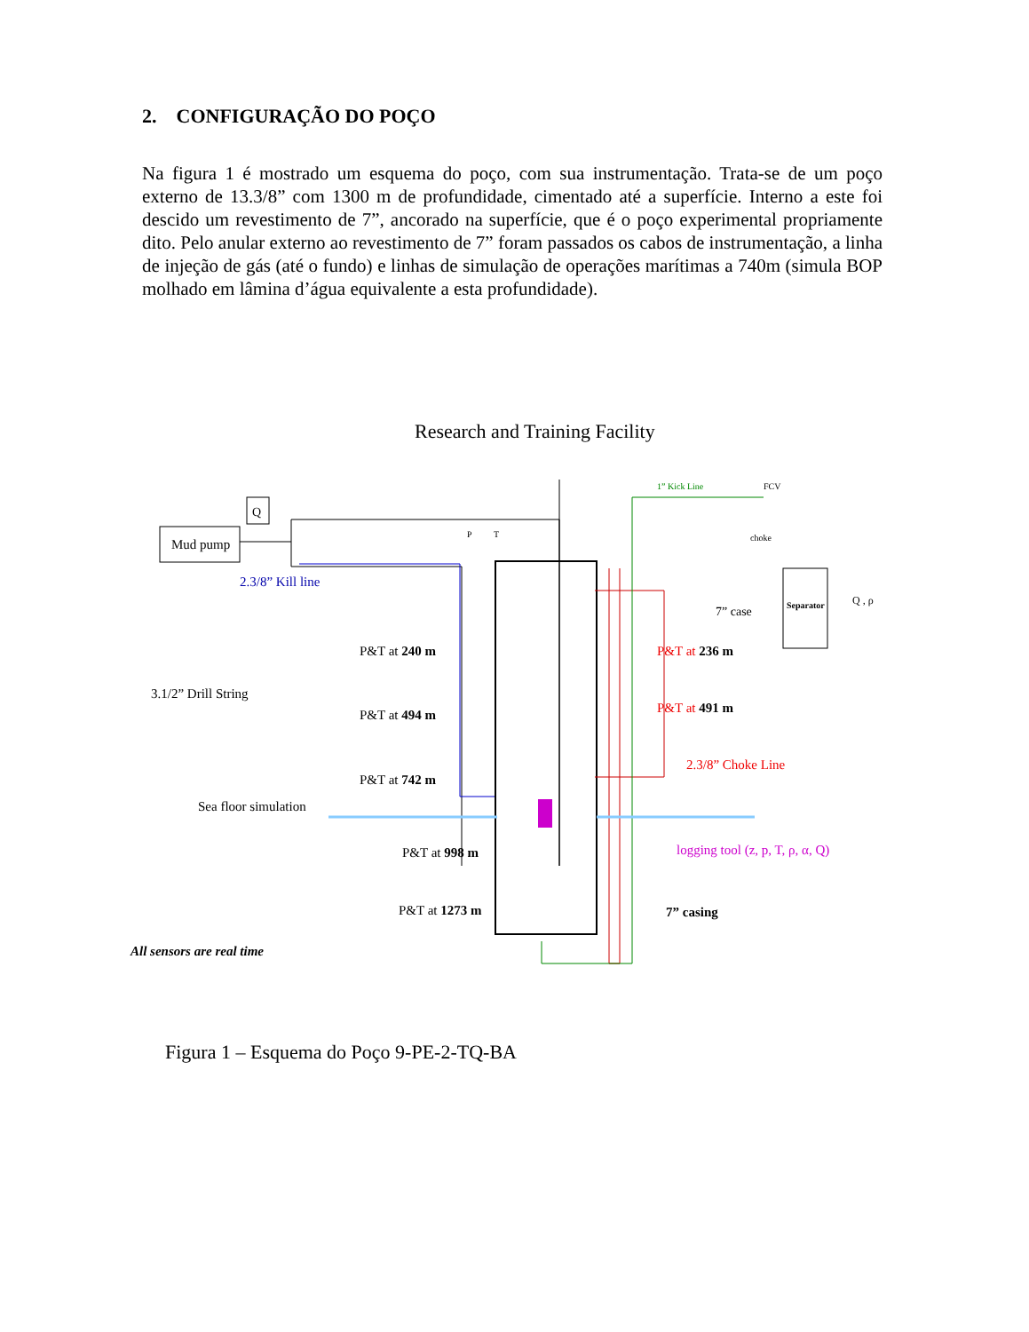2. CONFIGURAÇÃO DO POÇO
Na figura 1 é mostrado um esquema do poço, com sua instrumentação. Trata-se de um poço externo de 13.3/8” com 1300 m de profundidade, cimentado até a superfície. Interno a este foi descido um revestimento de 7”, ancorado na superfície, que é o poço experimental propriamente dito. Pelo anular externo ao revestimento de 7” foram passados os cabos de instrumentação, a linha de injeção de gás (até o fundo) e linhas de simulação de operações marítimas a 740m (simula BOP molhado em lâmina d’água equivalente a esta profundidade).
Research and Training Facility
Mud pump
Q
Separator
2.3/8” Kill line
P
T
1” Kick Line
FCV
choke
7” case
Q , ρ
P&T at 240 m
P&T at 494 m
P&T at 742 m
P&T at 998 m
P&T at 1273 m
P&T at 236 m
P&T at 491 m
3.1/2” Drill String
2.3/8” Choke Line
Sea floor simulation
logging tool (z, p, T, ρ, α, Q)
7” casing
All sensors are real time
Figura 1 – Esquema do Poço 9-PE-2-TQ-BA